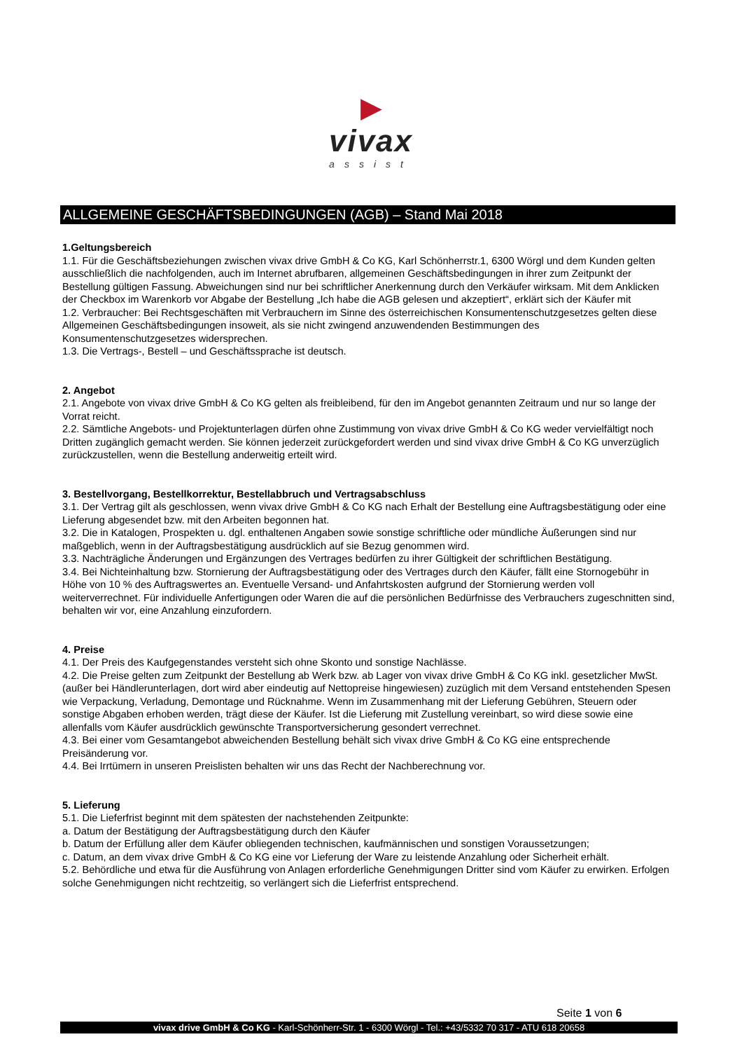▶
vivax
assist
ALLGEMEINE GESCHÄFTSBEDINGUNGEN (AGB) – Stand Mai 2018
1.Geltungsbereich
1.1. Für die Geschäftsbeziehungen zwischen vivax drive GmbH & Co KG, Karl Schönherrstr.1, 6300 Wörgl und dem Kunden gelten ausschließlich die nachfolgenden, auch im Internet abrufbaren, allgemeinen Geschäftsbedingungen in ihrer zum Zeitpunkt der Bestellung gültigen Fassung. Abweichungen sind nur bei schriftlicher Anerkennung durch den Verkäufer wirksam. Mit dem Anklicken der Checkbox im Warenkorb vor Abgabe der Bestellung „Ich habe die AGB gelesen und akzeptiert“, erklärt sich der Käufer mit
1.2. Verbraucher: Bei Rechtsgeschäften mit Verbrauchern im Sinne des österreichischen Konsumentenschutzgesetzes gelten diese Allgemeinen Geschäftsbedingungen insoweit, als sie nicht zwingend anzuwendenden Bestimmungen des Konsumentenschutzgesetzes widersprechen.
1.3. Die Vertrags-, Bestell – und Geschäftssprache ist deutsch.
2. Angebot
2.1. Angebote von vivax drive GmbH & Co KG gelten als freibleibend, für den im Angebot genannten Zeitraum und nur so lange der Vorrat reicht.
2.2. Sämtliche Angebots- und Projektunterlagen dürfen ohne Zustimmung von vivax drive GmbH & Co KG weder vervielfältigt noch Dritten zugänglich gemacht werden. Sie können jederzeit zurückgefordert werden und sind vivax drive GmbH & Co KG unverzüglich zurückzustellen, wenn die Bestellung anderweitig erteilt wird.
3. Bestellvorgang, Bestellkorrektur, Bestellabbruch und Vertragsabschluss
3.1. Der Vertrag gilt als geschlossen, wenn vivax drive GmbH & Co KG nach Erhalt der Bestellung eine Auftragsbestätigung oder eine Lieferung abgesendet bzw. mit den Arbeiten begonnen hat.
3.2. Die in Katalogen, Prospekten u. dgl. enthaltenen Angaben sowie sonstige schriftliche oder mündliche Äußerungen sind nur maßgeblich, wenn in der Auftragsbestätigung ausdrücklich auf sie Bezug genommen wird.
3.3. Nachträgliche Änderungen und Ergänzungen des Vertrages bedürfen zu ihrer Gültigkeit der schriftlichen Bestätigung.
3.4. Bei Nichteinhaltung bzw. Stornierung der Auftragsbestätigung oder des Vertrages durch den Käufer, fällt eine Stornogebühr in Höhe von 10 % des Auftragswertes an. Eventuelle Versand- und Anfahrtskosten aufgrund der Stornierung werden voll weiterverrechnet. Für individuelle Anfertigungen oder Waren die auf die persönlichen Bedürfnisse des Verbrauchers zugeschnitten sind, behalten wir vor, eine Anzahlung einzufordern.
4. Preise
4.1. Der Preis des Kaufgegenstandes versteht sich ohne Skonto und sonstige Nachlässe.
4.2. Die Preise gelten zum Zeitpunkt der Bestellung ab Werk bzw. ab Lager von vivax drive GmbH & Co KG inkl. gesetzlicher MwSt. (außer bei Händlerunterlagen, dort wird aber eindeutig auf Nettopreise hingewiesen) zuzüglich mit dem Versand entstehenden Spesen wie Verpackung, Verladung, Demontage und Rücknahme. Wenn im Zusammenhang mit der Lieferung Gebühren, Steuern oder sonstige Abgaben erhoben werden, trägt diese der Käufer. Ist die Lieferung mit Zustellung vereinbart, so wird diese sowie eine allenfalls vom Käufer ausdrücklich gewünschte Transportversicherung gesondert verrechnet.
4.3. Bei einer vom Gesamtangebot abweichenden Bestellung behält sich vivax drive GmbH & Co KG eine entsprechende Preisänderung vor.
4.4. Bei Irrtümern in unseren Preislisten behalten wir uns das Recht der Nachberechnung vor.
5. Lieferung
5.1. Die Lieferfrist beginnt mit dem spätesten der nachstehenden Zeitpunkte:
a. Datum der Bestätigung der Auftragsbestätigung durch den Käufer
b. Datum der Erfüllung aller dem Käufer obliegenden technischen, kaufmännischen und sonstigen Voraussetzungen;
c. Datum, an dem vivax drive GmbH & Co KG eine vor Lieferung der Ware zu leistende Anzahlung oder Sicherheit erhält.
5.2. Behördliche und etwa für die Ausführung von Anlagen erforderliche Genehmigungen Dritter sind vom Käufer zu erwirken. Erfolgen solche Genehmigungen nicht rechtzeitig, so verlängert sich die Lieferfrist entsprechend.
Seite 1 von 6
vivax drive GmbH & Co KG - Karl-Schönherr-Str. 1 - 6300 Wörgl - Tel.: +43/5332 70 317 - ATU 618 20658